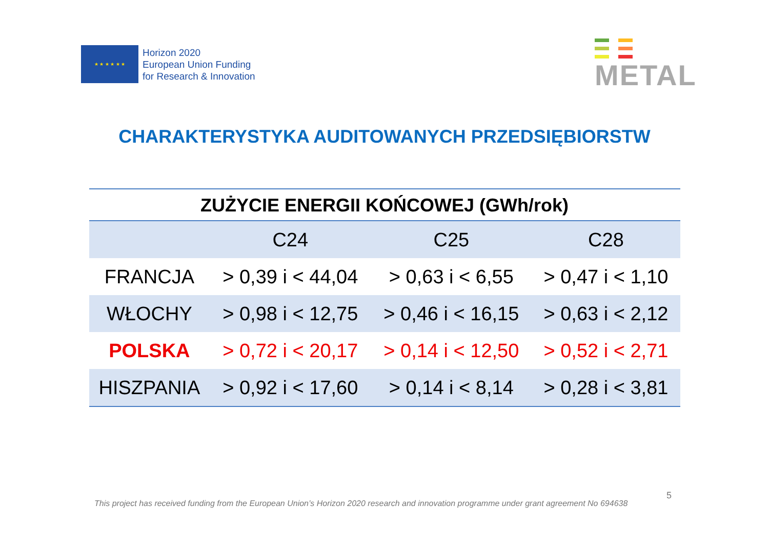★ ★ ★ ★ ★ ★
Horizon 2020
European Union Funding
for Research & Innovation
METAL
CHARAKTERYSTYKA AUDITOWANYCH PRZEDSIĘBIORSTW
ZUŻYCIE ENERGII KOŃCOWEJ (GWh/rok)
| | C24 | C25 | C28 |
| --- | --- | --- | --- |
| FRANCJA | > 0,39 i < 44,04 | > 0,63 i < 6,55 | > 0,47 i < 1,10 |
| WŁOCHY | > 0,98 i < 12,75 | > 0,46 i < 16,15 | > 0,63 i < 2,12 |
| POLSKA | > 0,72 i < 20,17 | > 0,14 i < 12,50 | > 0,52 i < 2,71 |
| HISZPANIA | > 0,92 i < 17,60 | > 0,14 i < 8,14 | > 0,28 i < 3,81 |
5
This project has received funding from the European Union’s Horizon 2020 research and innovation programme under grant agreement No 694638